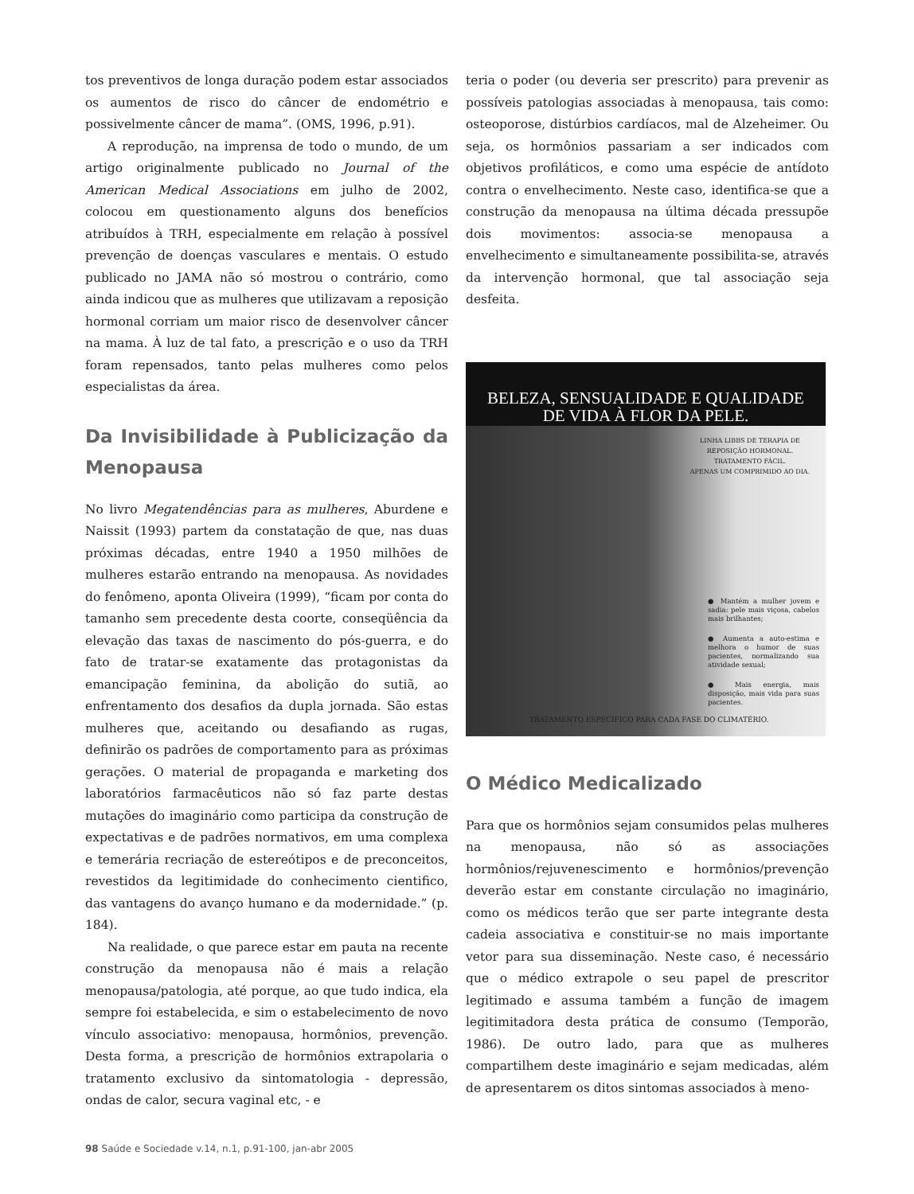tos preventivos de longa duração podem estar associados os aumentos de risco do câncer de endométrio e possivelmente câncer de mama”. (OMS, 1996, p.91).
A reprodução, na imprensa de todo o mundo, de um artigo originalmente publicado no Journal of the American Medical Associations em julho de 2002, colocou em questionamento alguns dos benefícios atribuídos à TRH, especialmente em relação à possível prevenção de doenças vasculares e mentais. O estudo publicado no JAMA não só mostrou o contrário, como ainda indicou que as mulheres que utilizavam a reposição hormonal corriam um maior risco de desenvolver câncer na mama. À luz de tal fato, a prescrição e o uso da TRH foram repensados, tanto pelas mulheres como pelos especialistas da área.
Da Invisibilidade à Publicização da Menopausa
No livro Megatendências para as mulheres, Aburdene e Naissit (1993) partem da constatação de que, nas duas próximas décadas, entre 1940 a 1950 milhões de mulheres estarão entrando na menopausa. As novidades do fenômeno, aponta Oliveira (1999), “ficam por conta do tamanho sem precedente desta coorte, conseqüência da elevação das taxas de nascimento do pós-guerra, e do fato de tratar-se exatamente das protagonistas da emancipação feminina, da abolição do sutiã, ao enfrentamento dos desafios da dupla jornada. São estas mulheres que, aceitando ou desafiando as rugas, definirão os padrões de comportamento para as próximas gerações. O material de propaganda e marketing dos laboratórios farmacêuticos não só faz parte destas mutações do imaginário como participa da construção de expectativas e de padrões normativos, em uma complexa e temerária recriação de estereótipos e de preconceitos, revestidos da legitimidade do conhecimento cientifico, das vantagens do avanço humano e da modernidade.” (p. 184).
Na realidade, o que parece estar em pauta na recente construção da menopausa não é mais a relação menopausa/patologia, até porque, ao que tudo indica, ela sempre foi estabelecida, e sim o estabelecimento de novo vínculo associativo: menopausa, hormônios, prevenção. Desta forma, a prescrição de hormônios extrapolaria o tratamento exclusivo da sintomatologia - depressão, ondas de calor, secura vaginal etc, - e
teria o poder (ou deveria ser prescrito) para prevenir as possíveis patologias associadas à menopausa, tais como: osteoporose, distúrbios cardíacos, mal de Alzeheimer. Ou seja, os hormônios passariam a ser indicados com objetivos profiláticos, e como uma espécie de antídoto contra o envelhecimento. Neste caso, identifica-se que a construção da menopausa na última década pressupõe dois movimentos: associa-se menopausa a envelhecimento e simultaneamente possibilita-se, através da intervenção hormonal, que tal associação seja desfeita.
BELEZA, SENSUALIDADE E QUALIDADE
DE VIDA À FLOR DA PELE.
LINHA LIBBS DE TERAPIA DE REPOSIÇÃO HORMONAL. TRATAMENTO FÁCIL.
APENAS UM COMPRIMIDO AO DIA.
● Mantém a mulher jovem e sadia: pele mais viçosa, cabelos mais brilhantes;
● Aumenta a auto-estima e melhora o humor de suas pacientes, normalizando sua atividade sexual;
● Mais energia, mais disposição, mais vida para suas pacientes.
TRATAMENTO ESPECÍFICO PARA CADA FASE DO CLIMATÉRIO.
O Médico Medicalizado
Para que os hormônios sejam consumidos pelas mulheres na menopausa, não só as associações hormônios/rejuvenescimento e hormônios/prevenção deverão estar em constante circulação no imaginário, como os médicos terão que ser parte integrante desta cadeia associativa e constituir-se no mais importante vetor para sua disseminação. Neste caso, é necessário que o médico extrapole o seu papel de prescritor legitimado e assuma também a função de imagem legitimitadora desta prática de consumo (Temporão, 1986). De outro lado, para que as mulheres compartilhem deste imaginário e sejam medicadas, além de apresentarem os ditos sintomas associados à meno-
98 Saúde e Sociedade v.14, n.1, p.91-100, jan-abr 2005